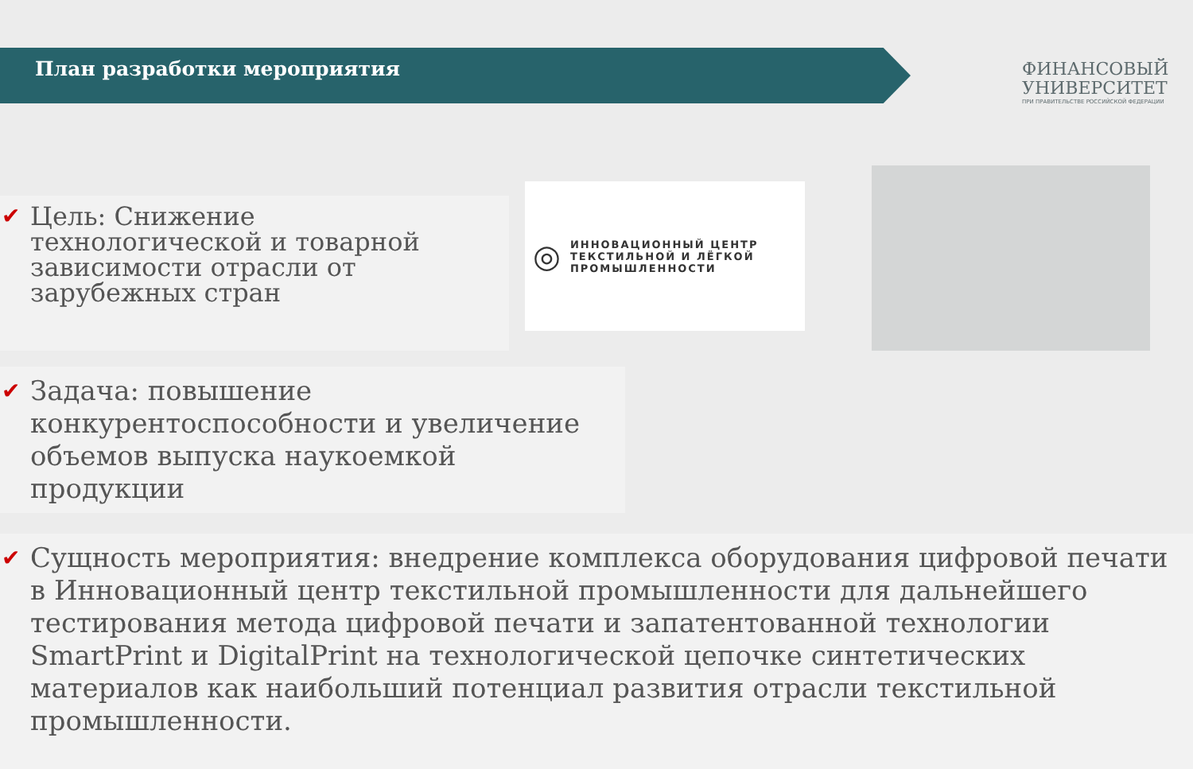План разработки мероприятия
ФИНАНСОВЫЙ
УНИВЕРСИТЕТ
ПРИ ПРАВИТЕЛЬСТВЕ РОССИЙСКОЙ ФЕДЕРАЦИИ
✔ Цель: Снижение технологической и товарной зависимости отрасли от зарубежных стран
◎ ИННОВАЦИОННЫЙ ЦЕНТР
ТЕКСТИЛЬНОЙ И ЛЁГКОЙ
ПРОМЫШЛЕННОСТИ
✔ Задача: повышение конкурентоспособности и увеличение объемов выпуска наукоемкой продукции
✔ Сущность мероприятия: внедрение комплекса оборудования цифровой печати в Инновационный центр текстильной промышленности для дальнейшего тестирования метода цифровой печати и запатентованной технологии SmartPrint и DigitalPrint на технологической цепочке синтетических материалов как наибольший потенциал развития отрасли текстильной промышленности.